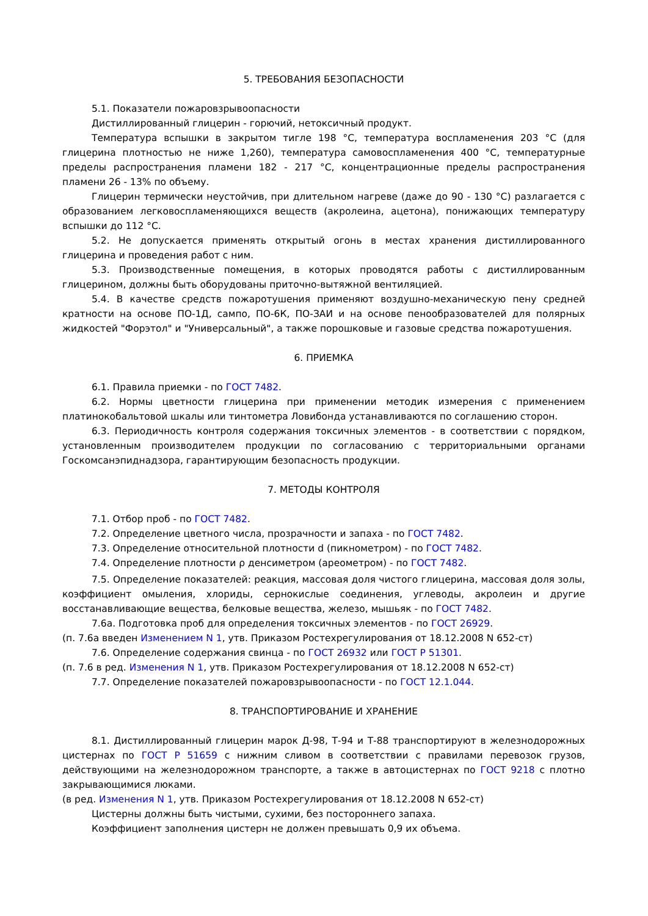5. ТРЕБОВАНИЯ БЕЗОПАСНОСТИ
5.1. Показатели пожаровзрывоопасности
Дистиллированный глицерин - горючий, нетоксичный продукт.
Температура вспышки в закрытом тигле 198 °С, температура воспламенения 203 °С (для глицерина плотностью не ниже 1,260), температура самовоспламенения 400 °С, температурные пределы распространения пламени 182 - 217 °С, концентрационные пределы распространения пламени 26 - 13% по объему.
Глицерин термически неустойчив, при длительном нагреве (даже до 90 - 130 °С) разлагается с образованием легковоспламеняющихся веществ (акролеина, ацетона), понижающих температуру вспышки до 112 °С.
5.2. Не допускается применять открытый огонь в местах хранения дистиллированного глицерина и проведения работ с ним.
5.3. Производственные помещения, в которых проводятся работы с дистиллированным глицерином, должны быть оборудованы приточно-вытяжной вентиляцией.
5.4. В качестве средств пожаротушения применяют воздушно-механическую пену средней кратности на основе ПО-1Д, сампо, ПО-6К, ПО-ЗАИ и на основе пенообразователей для полярных жидкостей "Форэтол" и "Универсальный", а также порошковые и газовые средства пожаротушения.
6. ПРИЕМКА
6.1. Правила приемки - по ГОСТ 7482.
6.2. Нормы цветности глицерина при применении методик измерения с применением платинокобальтовой шкалы или тинтометра Ловибонда устанавливаются по соглашению сторон.
6.3. Периодичность контроля содержания токсичных элементов - в соответствии с порядком, установленным производителем продукции по согласованию с территориальными органами Госкомсанэпиднадзора, гарантирующим безопасность продукции.
7. МЕТОДЫ КОНТРОЛЯ
7.1. Отбор проб - по ГОСТ 7482.
7.2. Определение цветного числа, прозрачности и запаха - по ГОСТ 7482.
7.3. Определение относительной плотности d (пикнометром) - по ГОСТ 7482.
7.4. Определение плотности ρ денсиметром (ареометром) - по ГОСТ 7482.
7.5. Определение показателей: реакция, массовая доля чистого глицерина, массовая доля золы, коэффициент омыления, хлориды, сернокислые соединения, углеводы, акролеин и другие восстанавливающие вещества, белковые вещества, железо, мышьяк - по ГОСТ 7482.
7.6а. Подготовка проб для определения токсичных элементов - по ГОСТ 26929.
(п. 7.6а введен Изменением N 1, утв. Приказом Ростехрегулирования от 18.12.2008 N 652-ст)
7.6. Определение содержания свинца - по ГОСТ 26932 или ГОСТ Р 51301.
(п. 7.6 в ред. Изменения N 1, утв. Приказом Ростехрегулирования от 18.12.2008 N 652-ст)
7.7. Определение показателей пожаровзрывоопасности - по ГОСТ 12.1.044.
8. ТРАНСПОРТИРОВАНИЕ И ХРАНЕНИЕ
8.1. Дистиллированный глицерин марок Д-98, Т-94 и Т-88 транспортируют в железнодорожных цистернах по ГОСТ Р 51659 с нижним сливом в соответствии с правилами перевозок грузов, действующими на железнодорожном транспорте, а также в автоцистернах по ГОСТ 9218 с плотно закрывающимися люками.
(в ред. Изменения N 1, утв. Приказом Ростехрегулирования от 18.12.2008 N 652-ст)
Цистерны должны быть чистыми, сухими, без постороннего запаха.
Коэффициент заполнения цистерн не должен превышать 0,9 их объема.